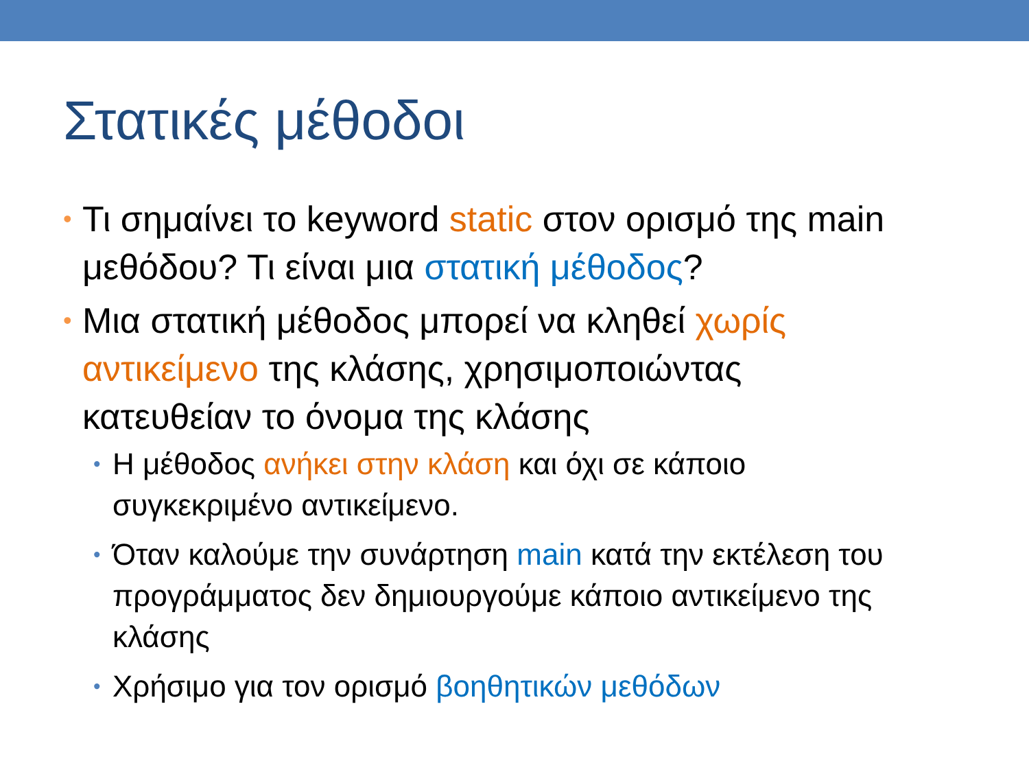Στατικές μέθοδοι
• Τι σημαίνει το keyword static στον ορισμό της main μεθόδου? Τι είναι μια στατική μέθοδος?
• Μια στατική μέθοδος μπορεί να κληθεί χωρίς αντικείμενο της κλάσης, χρησιμοποιώντας κατευθείαν το όνομα της κλάσης
• Η μέθοδος ανήκει στην κλάση και όχι σε κάποιο συγκεκριμένο αντικείμενο.
• Όταν καλούμε την συνάρτηση main κατά την εκτέλεση του προγράμματος δεν δημιουργούμε κάποιο αντικείμενο της κλάσης
• Χρήσιμο για τον ορισμό βοηθητικών μεθόδων